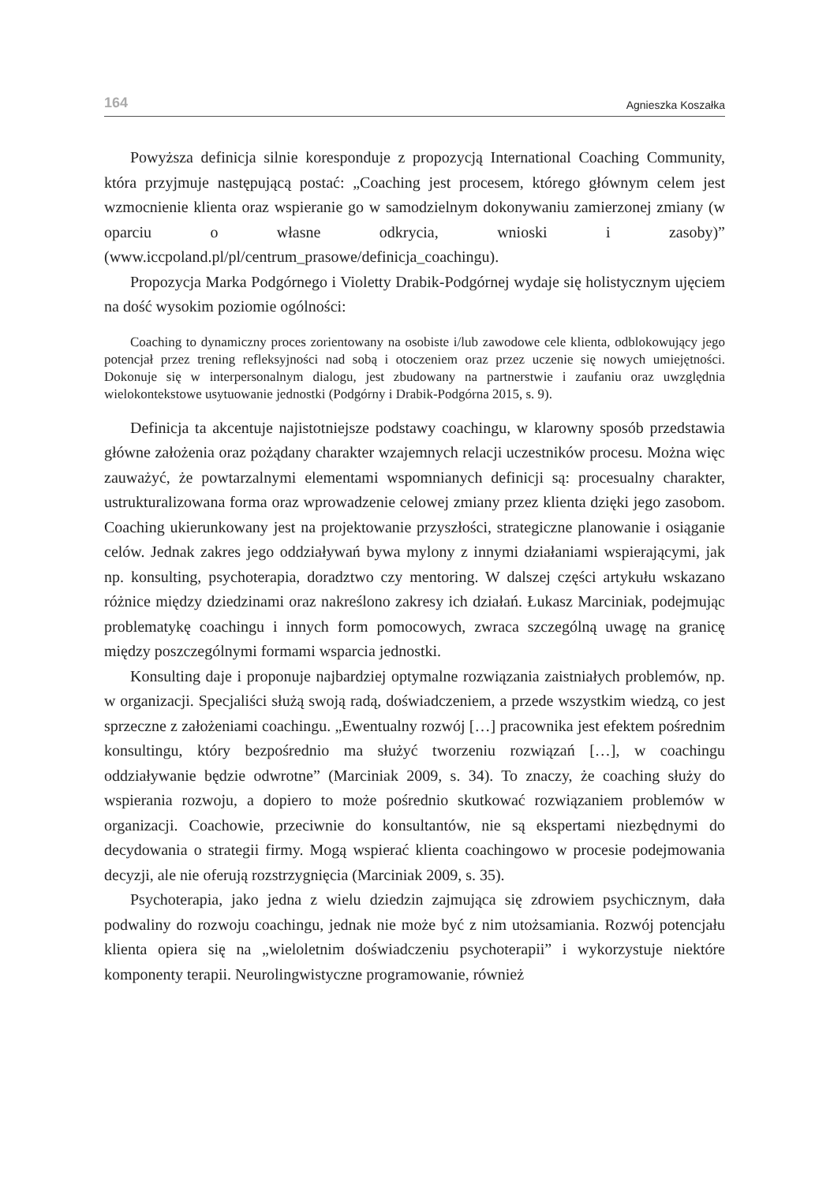164 Agnieszka Koszałka
Powyższa definicja silnie koresponduje z propozycją International Coaching Community, która przyjmuje następującą postać: „Coaching jest procesem, którego głównym celem jest wzmocnienie klienta oraz wspieranie go w samodzielnym dokonywaniu zamierzonej zmiany (w oparciu o własne odkrycia, wnioski i zasoby)” (www.iccpoland.pl/pl/centrum_prasowe/definicja_coachingu).
Propozycja Marka Podgórnego i Violetty Drabik-Podgórnej wydaje się holistycznym ujęciem na dość wysokim poziomie ogólności:
Coaching to dynamiczny proces zorientowany na osobiste i/lub zawodowe cele klienta, odblokowujący jego potencjał przez trening refleksyjności nad sobą i otoczeniem oraz przez uczenie się nowych umiejętności. Dokonuje się w interpersonalnym dialogu, jest zbudowany na partnerstwie i zaufaniu oraz uwzględnia wielokontekstowe usytuowanie jednostki (Podgórny i Drabik-Podgórna 2015, s. 9).
Definicja ta akcentuje najistotniejsze podstawy coachingu, w klarowny sposób przedstawia główne założenia oraz pożądany charakter wzajemnych relacji uczestników procesu. Można więc zauważyć, że powtarzalnymi elementami wspomnianych definicji są: procesualny charakter, ustrukturalizowana forma oraz wprowadzenie celowej zmiany przez klienta dzięki jego zasobom. Coaching ukierunkowany jest na projektowanie przyszłości, strategiczne planowanie i osiąganie celów. Jednak zakres jego oddziaływań bywa mylony z innymi działaniami wspierającymi, jak np. konsulting, psychoterapia, doradztwo czy mentoring. W dalszej części artykułu wskazano różnice między dziedzinami oraz nakreślono zakresy ich działań. Łukasz Marciniak, podejmując problematykę coachingu i innych form pomocowych, zwraca szczególną uwagę na granicę między poszczególnymi formami wsparcia jednostki.
Konsulting daje i proponuje najbardziej optymalne rozwiązania zaistniałych problemów, np. w organizacji. Specjaliści służą swoją radą, doświadczeniem, a przede wszystkim wiedzą, co jest sprzeczne z założeniami coachingu. „Ewentualny rozwój […] pracownika jest efektem pośrednim konsultingu, który bezpośrednio ma służyć tworzeniu rozwiązań […], w coachingu oddziaływanie będzie odwrotne” (Marciniak 2009, s. 34). To znaczy, że coaching służy do wspierania rozwoju, a dopiero to może pośrednio skutkować rozwiązaniem problemów w organizacji. Coachowie, przeciwnie do konsultantów, nie są ekspertami niezbędnymi do decydowania o strategii firmy. Mogą wspierać klienta coachingowo w procesie podejmowania decyzji, ale nie oferują rozstrzygnięcia (Marciniak 2009, s. 35).
Psychoterapia, jako jedna z wielu dziedzin zajmująca się zdrowiem psychicznym, dała podwaliny do rozwoju coachingu, jednak nie może być z nim utożsamiania. Rozwój potencjału klienta opiera się na „wieloletnim doświadczeniu psychoterapii” i wykorzystuje niektóre komponenty terapii. Neurolingwistyczne programowanie, również